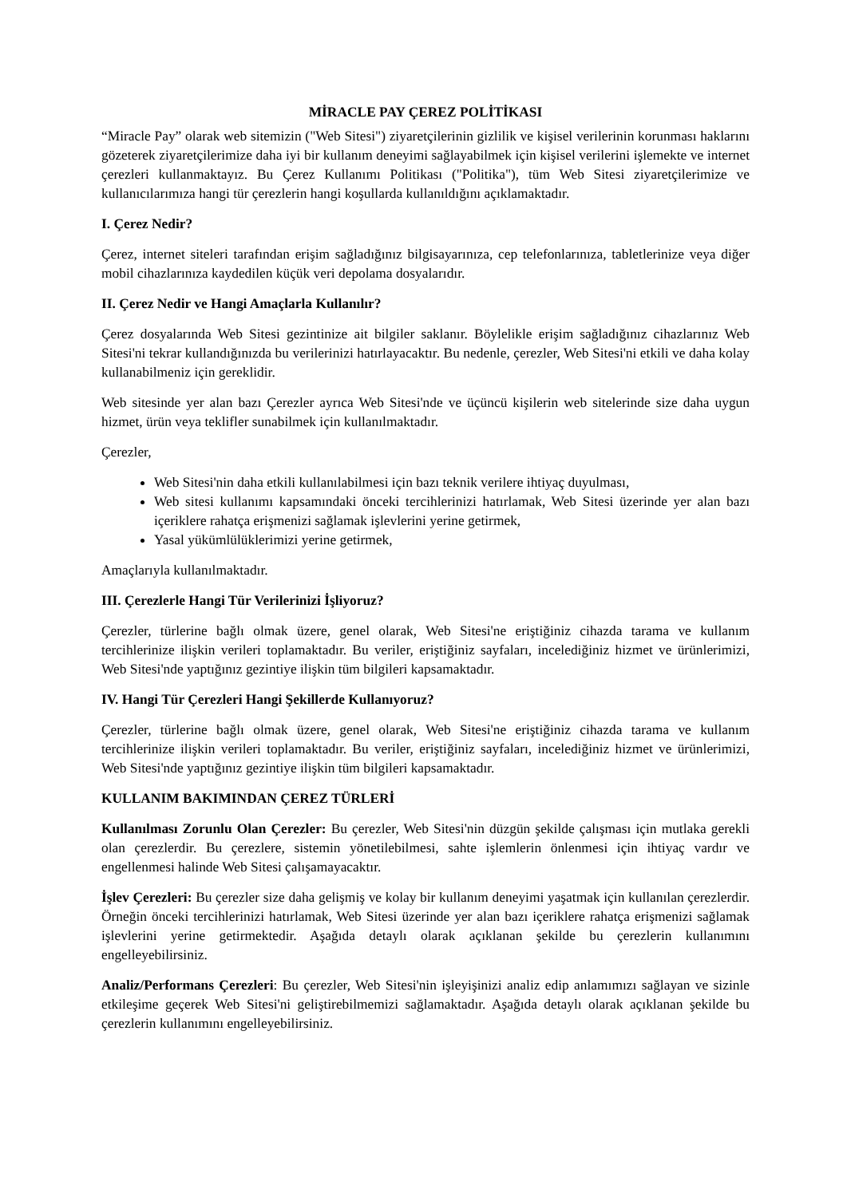MİRACLE PAY ÇEREZ POLİTİKASI
“Miracle Pay” olarak web sitemizin ("Web Sitesi") ziyaretçilerinin gizlilik ve kişisel verilerinin korunması haklarını gözeterek ziyaretçilerimize daha iyi bir kullanım deneyimi sağlayabilmek için kişisel verilerini işlemekte ve internet çerezleri kullanmaktayız. Bu Çerez Kullanımı Politikası ("Politika"), tüm Web Sitesi ziyaretçilerimize ve kullanıcılarımıza hangi tür çerezlerin hangi koşullarda kullanıldığını açıklamaktadır.
I. Çerez Nedir?
Çerez, internet siteleri tarafından erişim sağladığınız bilgisayarınıza, cep telefonlarınıza, tabletlerinize veya diğer mobil cihazlarınıza kaydedilen küçük veri depolama dosyalarıdır.
II. Çerez Nedir ve Hangi Amaçlarla Kullanılır?
Çerez dosyalarında Web Sitesi gezintinize ait bilgiler saklanır. Böylelikle erişim sağladığınız cihazlarınız Web Sitesi'ni tekrar kullandığınızda bu verilerinizi hatırlayacaktır. Bu nedenle, çerezler, Web Sitesi'ni etkili ve daha kolay kullanabilmeniz için gereklidir.
Web sitesinde yer alan bazı Çerezler ayrıca Web Sitesi'nde ve üçüncü kişilerin web sitelerinde size daha uygun hizmet, ürün veya teklifler sunabilmek için kullanılmaktadır.
Çerezler,
Web Sitesi'nin daha etkili kullanılabilmesi için bazı teknik verilere ihtiyaç duyulması,
Web sitesi kullanımı kapsamındaki önceki tercihlerinizi hatırlamak, Web Sitesi üzerinde yer alan bazı içeriklere rahatça erişmenizi sağlamak işlevlerini yerine getirmek,
Yasal yükümlülüklerimizi yerine getirmek,
Amaçlarıyla kullanılmaktadır.
III. Çerezlerle Hangi Tür Verilerinizi İşliyoruz?
Çerezler, türlerine bağlı olmak üzere, genel olarak, Web Sitesi'ne eriştiğiniz cihazda tarama ve kullanım tercihlerinize ilişkin verileri toplamaktadır. Bu veriler, eriştiğiniz sayfaları, incelediğiniz hizmet ve ürünlerimizi, Web Sitesi'nde yaptığınız gezintiye ilişkin tüm bilgileri kapsamaktadır.
IV. Hangi Tür Çerezleri Hangi Şekillerde Kullanıyoruz?
Çerezler, türlerine bağlı olmak üzere, genel olarak, Web Sitesi'ne eriştiğiniz cihazda tarama ve kullanım tercihlerinize ilişkin verileri toplamaktadır. Bu veriler, eriştiğiniz sayfaları, incelediğiniz hizmet ve ürünlerimizi, Web Sitesi'nde yaptığınız gezintiye ilişkin tüm bilgileri kapsamaktadır.
KULLANIM BAKIMINDAN ÇEREZ TÜRLERİ
Kullanılması Zorunlu Olan Çerezler: Bu çerezler, Web Sitesi'nin düzgün şekilde çalışması için mutlaka gerekli olan çerezlerdir. Bu çerezlere, sistemin yönetilebilmesi, sahte işlemlerin önlenmesi için ihtiyaç vardır ve engellenmesi halinde Web Sitesi çalışamayacaktır.
İşlev Çerezleri: Bu çerezler size daha gelişmiş ve kolay bir kullanım deneyimi yaşatmak için kullanılan çerezlerdir. Örneğin önceki tercihlerinizi hatırlamak, Web Sitesi üzerinde yer alan bazı içeriklere rahatça erişmenizi sağlamak işlevlerini yerine getirmektedir. Aşağıda detaylı olarak açıklanan şekilde bu çerezlerin kullanımını engelleyebilirsiniz.
Analiz/Performans Çerezleri: Bu çerezler, Web Sitesi'nin işleyişinizi analiz edip anlamımızı sağlayan ve sizinle etkileşime geçerek Web Sitesi'ni geliştirebilmemizi sağlamaktadır. Aşağıda detaylı olarak açıklanan şekilde bu çerezlerin kullanımını engelleyebilirsiniz.